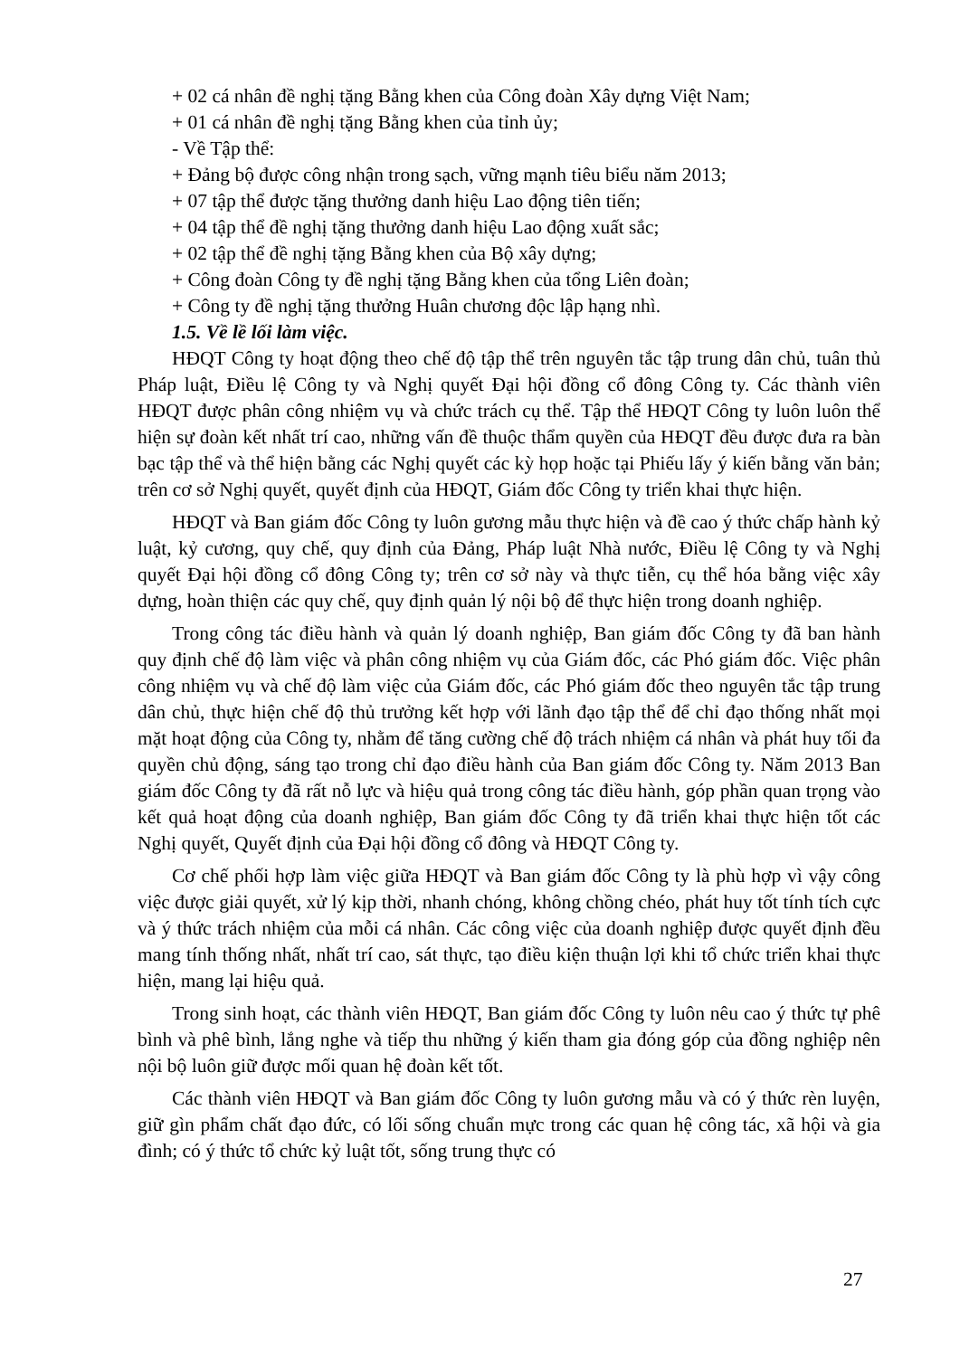+ 02 cá nhân đề nghị tặng Bằng khen của Công đoàn Xây dựng Việt Nam;
+ 01 cá nhân đề nghị tặng Bằng khen của tỉnh ủy;
- Về Tập thể:
+ Đảng bộ được công nhận trong sạch, vững mạnh tiêu biểu năm 2013;
+ 07 tập thể được tặng thưởng danh hiệu Lao động tiên tiến;
+ 04 tập thể đề nghị tặng thưởng danh hiệu Lao động xuất sắc;
+ 02 tập thể đề nghị tặng Bằng khen của Bộ xây dựng;
+ Công đoàn Công ty đề nghị tặng Bằng khen của tổng Liên đoàn;
+ Công ty đề nghị tặng thưởng Huân chương độc lập hạng nhì.
1.5. Về lề lối làm việc.
HĐQT Công ty hoạt động theo chế độ tập thể trên nguyên tắc tập trung dân chủ, tuân thủ Pháp luật, Điều lệ Công ty và Nghị quyết Đại hội đồng cổ đông Công ty. Các thành viên HĐQT được phân công nhiệm vụ và chức trách cụ thể. Tập thể HĐQT Công ty luôn luôn thể hiện sự đoàn kết nhất trí cao, những vấn đề thuộc thẩm quyền của HĐQT đều được đưa ra bàn bạc tập thể và thể hiện bằng các Nghị quyết các kỳ họp hoặc tại Phiếu lấy ý kiến bằng văn bản; trên cơ sở Nghị quyết, quyết định của HĐQT, Giám đốc Công ty triển khai thực hiện.
HĐQT và Ban giám đốc Công ty luôn gương mẫu thực hiện và đề cao ý thức chấp hành kỷ luật, kỷ cương, quy chế, quy định của Đảng, Pháp luật Nhà nước, Điều lệ Công ty và Nghị quyết Đại hội đồng cổ đông Công ty; trên cơ sở này và thực tiễn, cụ thể hóa bằng việc xây dựng, hoàn thiện các quy chế, quy định quản lý nội bộ để thực hiện trong doanh nghiệp.
Trong công tác điều hành và quản lý doanh nghiệp, Ban giám đốc Công ty đã ban hành quy định chế độ làm việc và phân công nhiệm vụ của Giám đốc, các Phó giám đốc. Việc phân công nhiệm vụ và chế độ làm việc của Giám đốc, các Phó giám đốc theo nguyên tắc tập trung dân chủ, thực hiện chế độ thủ trưởng kết hợp với lãnh đạo tập thể để chỉ đạo thống nhất mọi mặt hoạt động của Công ty, nhằm để tăng cường chế độ trách nhiệm cá nhân và phát huy tối đa quyền chủ động, sáng tạo trong chỉ đạo điều hành của Ban giám đốc Công ty. Năm 2013 Ban giám đốc Công ty đã rất nỗ lực và hiệu quả trong công tác điều hành, góp phần quan trọng vào kết quả hoạt động của doanh nghiệp, Ban giám đốc Công ty đã triển khai thực hiện tốt các Nghị quyết, Quyết định của Đại hội đồng cổ đông và HĐQT Công ty.
Cơ chế phối hợp làm việc giữa HĐQT và Ban giám đốc Công ty là phù hợp vì vậy công việc được giải quyết, xử lý kịp thời, nhanh chóng, không chồng chéo, phát huy tốt tính tích cực và ý thức trách nhiệm của mỗi cá nhân. Các công việc của doanh nghiệp được quyết định đều mang tính thống nhất, nhất trí cao, sát thực, tạo điều kiện thuận lợi khi tổ chức triển khai thực hiện, mang lại hiệu quả.
Trong sinh hoạt, các thành viên HĐQT, Ban giám đốc Công ty luôn nêu cao ý thức tự phê bình và phê bình, lắng nghe và tiếp thu những ý kiến tham gia đóng góp của đồng nghiệp nên nội bộ luôn giữ được mối quan hệ đoàn kết tốt.
Các thành viên HĐQT và Ban giám đốc Công ty luôn gương mẫu và có ý thức rèn luyện, giữ gìn phẩm chất đạo đức, có lối sống chuẩn mực trong các quan hệ công tác, xã hội và gia đình; có ý thức tổ chức kỷ luật tốt, sống trung thực có
27